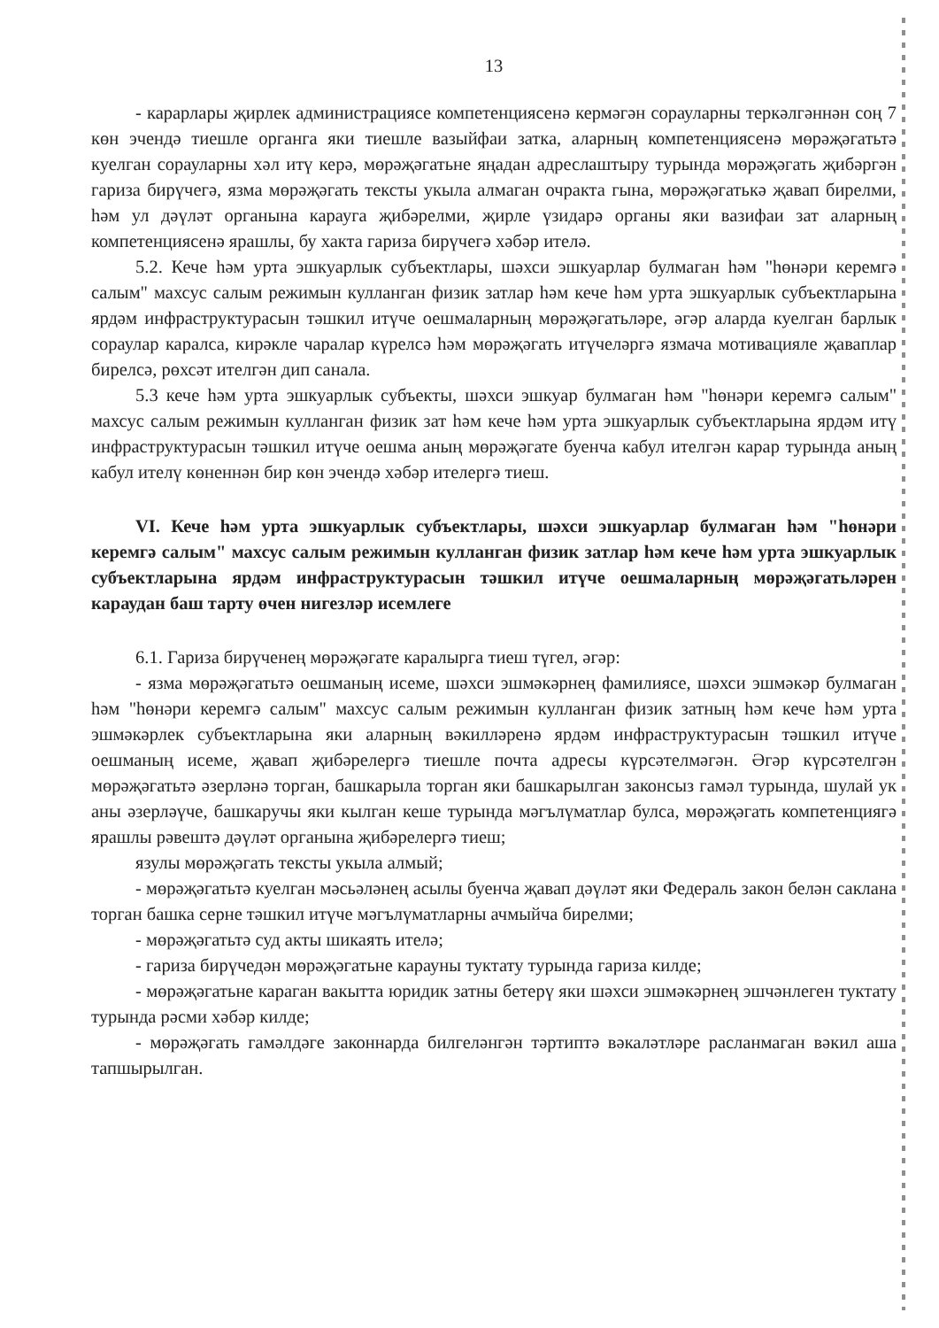13
- карарлары җирлек администрациясе компетенциясенә кермәгән сорауларны теркәлгәннән соң 7 көн эчендә тиешле органга яки тиешле вазыйфаи затка, аларның компетенциясенә мөрәҗәгатьтә куелган сорауларны хәл итү керә, мөрәҗәгатьне яңадан адреслаштыру турында мөрәҗәгать җибәргән гариза бирүчегә, язма мөрәҗәгать тексты укыла алмаган очракта гына, мөрәҗәгатькә җавап бирелми, һәм ул дәүләт органына карауга җибәрелми, җирле үзидарә органы яки вазифаи зат аларның компетенциясенә ярашлы, бу хакта гариза бирүчегә хәбәр ителә.
5.2. Кече һәм урта эшкуарлык субъектлары, шәхси эшкуарлар булмаган һәм "һөнәри керемгә салым" махсус салым режимын кулланган физик затлар һәм кече һәм урта эшкуарлык субъектларына ярдәм инфраструктурасын тәшкил итүче оешмаларның мөрәҗәгатьләре, әгәр аларда куелган барлык сораулар каралса, кирәкле чаралар күрелсә һәм мөрәҗәгать итүчеләргә язмача мотивацияле җаваплар бирелсә, рөхсәт ителгән дип санала.
5.3 кече һәм урта эшкуарлык субъекты, шәхси эшкуар булмаган һәм "һөнәри керемгә салым" махсус салым режимын кулланган физик зат һәм кече һәм урта эшкуарлык субъектларына ярдәм итү инфраструктурасын тәшкил итүче оешма аның мөрәҗәгате буенча кабул ителгән карар турында аның кабул ителү көненнән бир көн эчендә хәбәр ителергә тиеш.
VI. Кече һәм урта эшкуарлык субъектлары, шәхси эшкуарлар булмаган һәм "һөнәри керемгә салым" махсус салым режимын кулланган физик затлар һәм кече һәм урта эшкуарлык субъектларына ярдәм инфраструктурасын тәшкил итүче оешмаларның мөрәҗәгатьләрен караудан баш тарту өчен нигезләр исемлеге
6.1. Гариза бирүченең мөрәҗәгате каралырга тиеш түгел, әгәр:
- язма мөрәҗәгатьтә оешманың исеме, шәхси эшмәкәрнең фамилиясе, шәхси эшмәкәр булмаган һәм "һөнәри керемгә салым" махсус салым режимын кулланган физик затның һәм кече һәм урта эшмәкәрлек субъектларына яки аларның вәкилләренә ярдәм инфраструктурасын тәшкил итүче оешманың исеме, җавап җибәрелергә тиешле почта адресы күрсәтелмәгән. Әгәр күрсәтелгән мөрәҗәгатьтә әзерләнә торган, башкарыла торган яки башкарылган законсыз гамәл турында, шулай ук аны әзерләүче, башкаручы яки кылган кеше турында мәгълүматлар булса, мөрәҗәгать компетенциягә ярашлы рәвештә дәүләт органына җибәрелергә тиеш;
язулы мөрәҗәгать тексты укыла алмый;
- мөрәҗәгатьтә куелган мәсьәләнең асылы буенча җавап дәүләт яки Федераль закон белән саклана торган башка серне тәшкил итүче мәгълүматларны ачмыйча бирелми;
- мөрәҗәгатьтә суд акты шикаять ителә;
- гариза бирүчедән мөрәҗәгатьне карауны туктату турында гариза килде;
- мөрәҗәгатьне караган вакытта юридик затны бетерү яки шәхси эшмәкәрнең эшчәнлеген туктату турында рәсми хәбәр килде;
- мөрәҗәгать гамәлдәге законнарда билгеләнгән тәртиптә вәкаләтләре расланмаган вәкил аша тапшырылган.